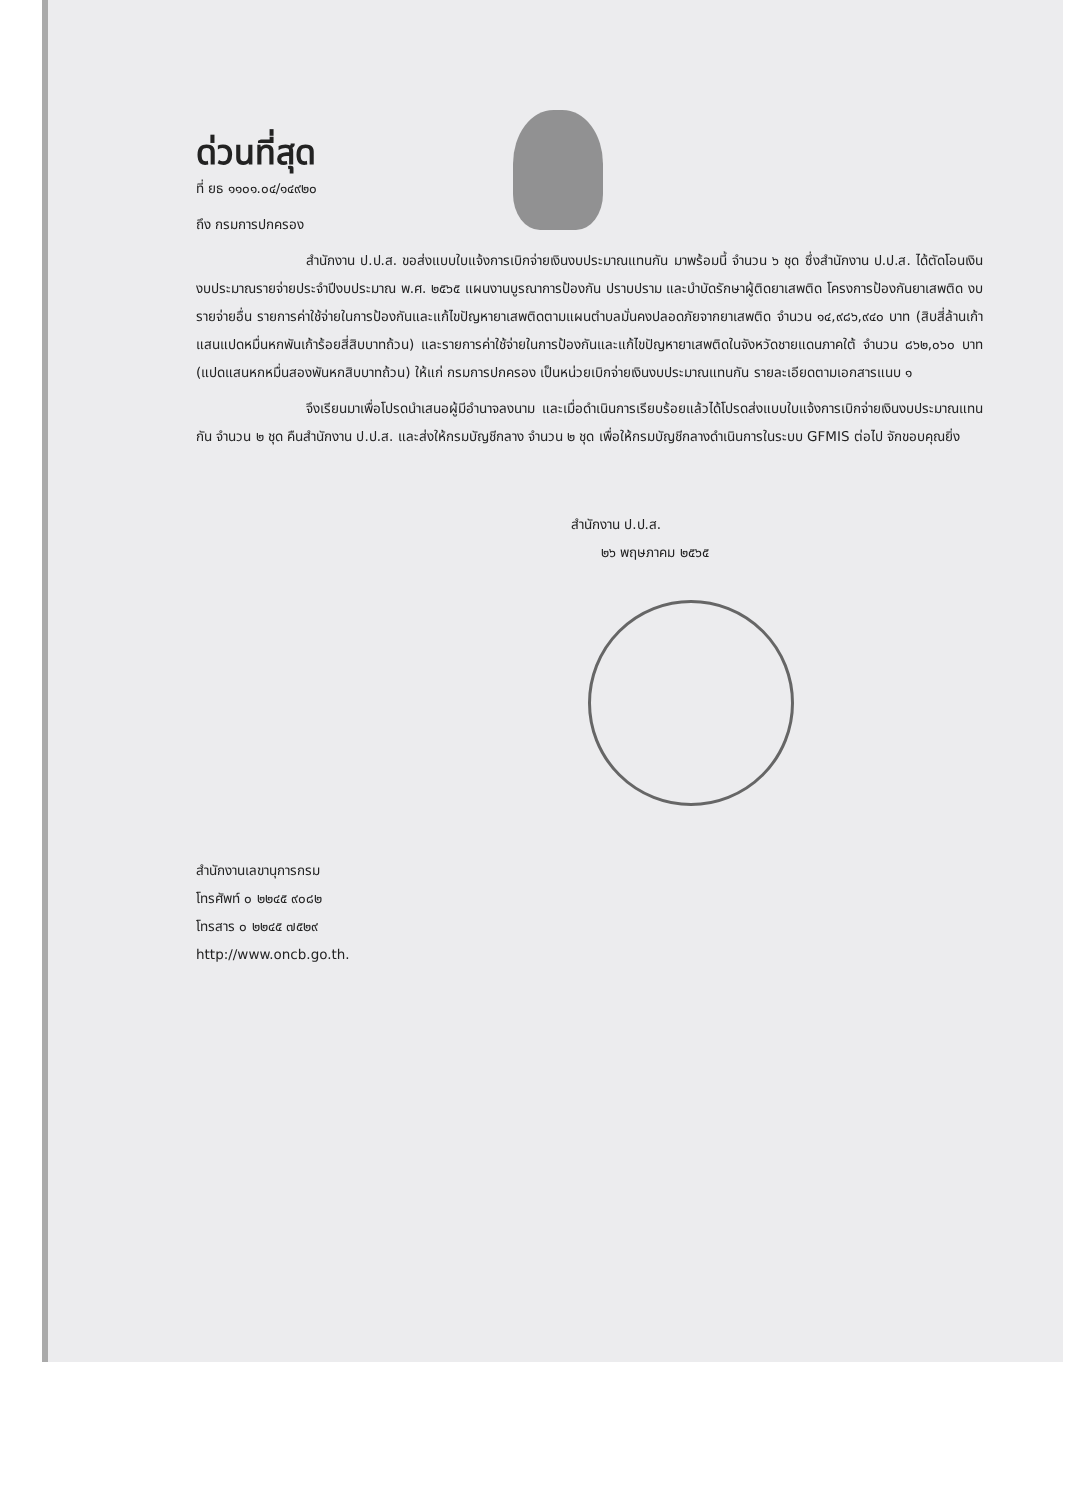ด่วนที่สุด
ที่ ยธ ๑๑๐๑.๐๔/๑๔๙๒๐
ถึง กรมการปกครอง
สำนักงาน ป.ป.ส. ขอส่งแบบใบแจ้งการเบิกจ่ายเงินงบประมาณแทนกัน มาพร้อมนี้ จำนวน ๖ ชุด ซึ่งสำนักงาน ป.ป.ส. ได้ตัดโอนเงินงบประมาณรายจ่ายประจำปีงบประมาณ พ.ศ. ๒๕๖๕ แผนงานบูรณาการป้องกัน ปราบปราม และบำบัดรักษาผู้ติดยาเสพติด โครงการป้องกันยาเสพติด งบรายจ่ายอื่น รายการค่าใช้จ่ายในการป้องกันและแก้ไขปัญหายาเสพติดตามแผนตำบลมั่นคงปลอดภัยจากยาเสพติด จำนวน ๑๔,๙๘๖,๙๔๐ บาท (สิบสี่ล้านเก้าแสนแปดหมื่นหกพันเก้าร้อยสี่สิบบาทถ้วน) และรายการค่าใช้จ่ายในการป้องกันและแก้ไขปัญหายาเสพติดในจังหวัดชายแดนภาคใต้ จำนวน ๘๖๒,๐๖๐ บาท (แปดแสนหกหมื่นสองพันหกสิบบาทถ้วน) ให้แก่ กรมการปกครอง เป็นหน่วยเบิกจ่ายเงินงบประมาณแทนกัน รายละเอียดตามเอกสารแนบ ๑
จึงเรียนมาเพื่อโปรดนำเสนอผู้มีอำนาจลงนาม และเมื่อดำเนินการเรียบร้อยแล้วได้โปรดส่งแบบใบแจ้งการเบิกจ่ายเงินงบประมาณแทนกัน จำนวน ๒ ชุด คืนสำนักงาน ป.ป.ส. และส่งให้กรมบัญชีกลาง จำนวน ๒ ชุด เพื่อให้กรมบัญชีกลางดำเนินการในระบบ GFMIS ต่อไป จักขอบคุณยิ่ง
สำนักงาน ป.ป.ส.
๒๖ พฤษภาคม ๒๕๖๕
สำนักงานเลขานุการกรม
โทรศัพท์ ๐ ๒๒๔๕ ๙๐๘๒
โทรสาร ๐ ๒๒๔๕ ๗๕๒๙
http://www.oncb.go.th.